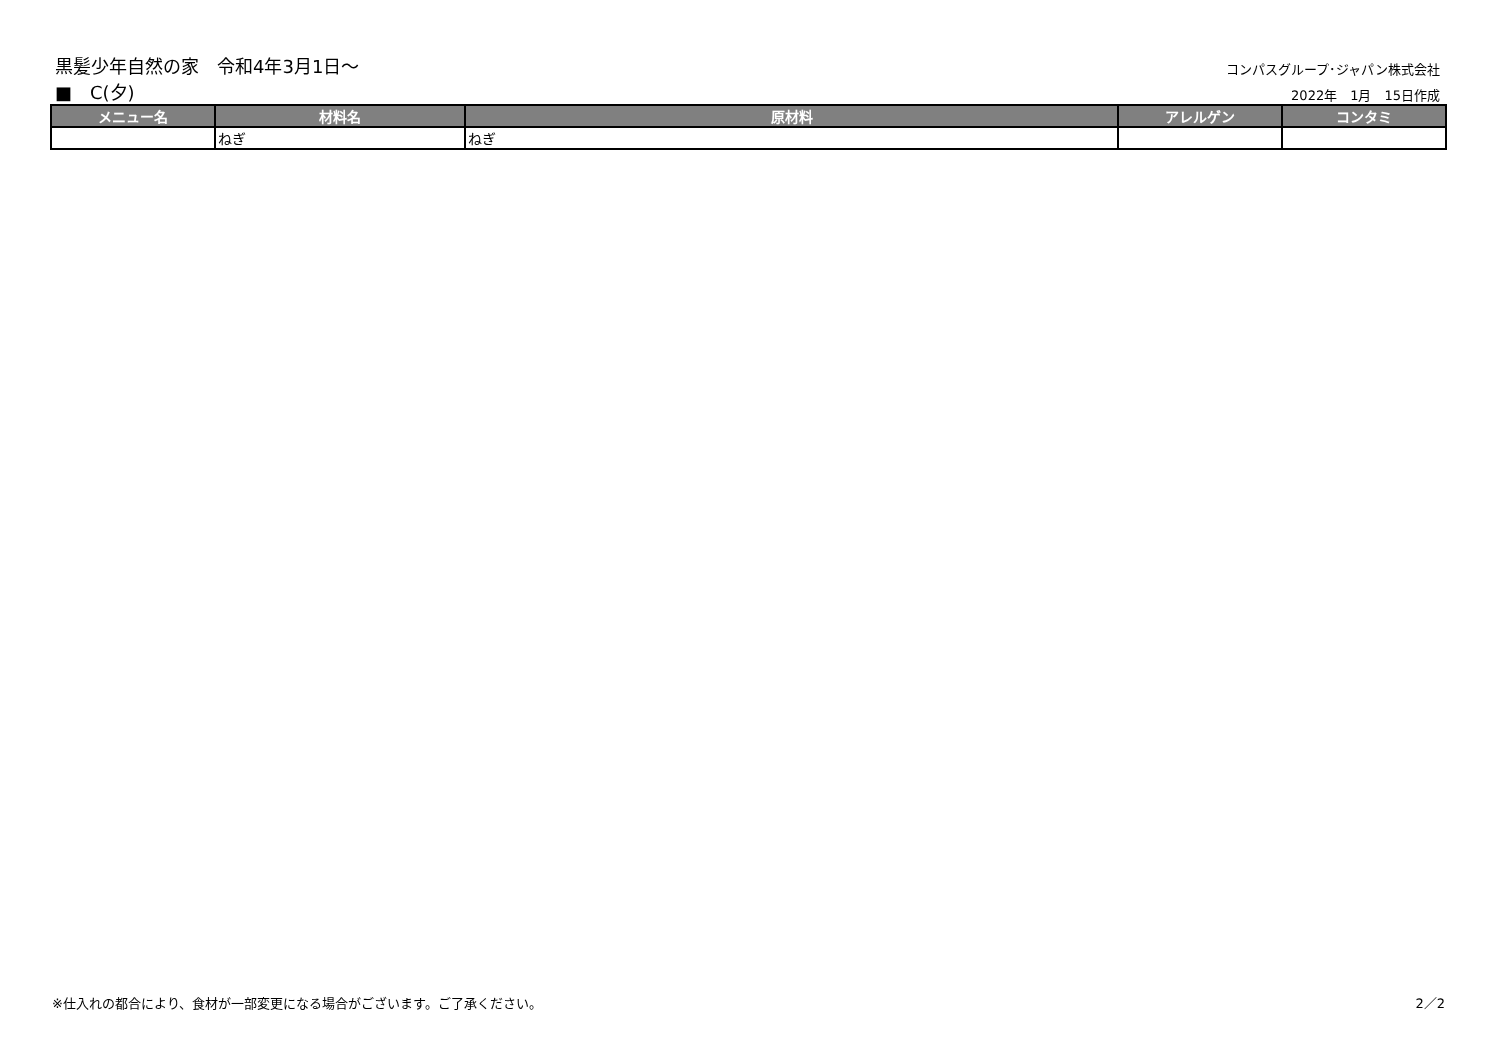黒髪少年自然の家　令和4年3月1日～
コンパスグループ･ジャパン株式会社
■　C(夕)
2022年　1月　15日作成
| メニュー名 | 材料名 | 原材料 | アレルゲン | コンタミ |
| --- | --- | --- | --- | --- |
| | ねぎ | ねぎ | | |
※仕入れの都合により、食材が一部変更になる場合がございます。ご了承ください。 2／2